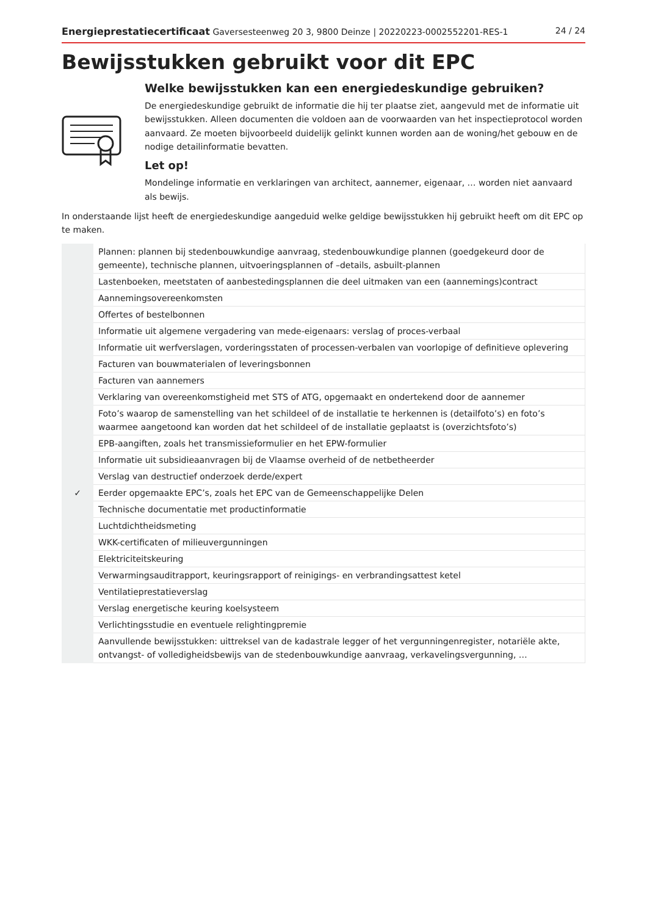Energieprestatiecertificaat Gaversesteenweg 20 3, 9800 Deinze | 20220223-0002552201-RES-1 24 / 24
Bewijsstukken gebruikt voor dit EPC
Welke bewijsstukken kan een energiedeskundige gebruiken?
De energiedeskundige gebruikt de informatie die hij ter plaatse ziet, aangevuld met de informatie uit bewijsstukken. Alleen documenten die voldoen aan de voorwaarden van het inspectieprotocol worden aanvaard. Ze moeten bijvoorbeeld duidelijk gelinkt kunnen worden aan de woning/het gebouw en de nodige detailinformatie bevatten.
Let op!
Mondelinge informatie en verklaringen van architect, aannemer, eigenaar, … worden niet aanvaard als bewijs.
In onderstaande lijst heeft de energiedeskundige aangeduid welke geldige bewijsstukken hij gebruikt heeft om dit EPC op te maken.
| | Plannen: plannen bij stedenbouwkundige aanvraag, stedenbouwkundige plannen (goedgekeurd door de gemeente), technische plannen, uitvoeringsplannen of –details, asbuilt-plannen |
| | Lastenboeken, meetstaten of aanbestedingsplannen die deel uitmaken van een (aannemings)contract |
| | Aannemingsovereenkomsten |
| | Offertes of bestelbonnen |
| | Informatie uit algemene vergadering van mede-eigenaars: verslag of proces-verbaal |
| | Informatie uit werfverslagen, vorderingsstaten of processen-verbalen van voorlopige of definitieve oplevering |
| | Facturen van bouwmaterialen of leveringsbonnen |
| | Facturen van aannemers |
| | Verklaring van overeenkomstigheid met STS of ATG, opgemaakt en ondertekend door de aannemer |
| | Foto’s waarop de samenstelling van het schildeel of de installatie te herkennen is (detailfoto’s) en foto’s waarmee aangetoond kan worden dat het schildeel of de installatie geplaatst is (overzichtsfoto’s) |
| | EPB-aangiften, zoals het transmissieformulier en het EPW-formulier |
| | Informatie uit subsidieaanvragen bij de Vlaamse overheid of de netbetheerder |
| | Verslag van destructief onderzoek derde/expert |
| ✓ | Eerder opgemaakte EPC’s, zoals het EPC van de Gemeenschappelijke Delen |
| | Technische documentatie met productinformatie |
| | Luchtdichtheidsmeting |
| | WKK-certificaten of milieuvergunningen |
| | Elektriciteitskeuring |
| | Verwarmingsauditrapport, keuringsrapport of reinigings- en verbrandingsattest ketel |
| | Ventilatieprestatieverslag |
| | Verslag energetische keuring koelsysteem |
| | Verlichtingsstudie en eventuele relightingpremie |
| | Aanvullende bewijsstukken: uittreksel van de kadastrale legger of het vergunningenregister, notariële akte, ontvangst- of volledigheidsbewijs van de stedenbouwkundige aanvraag, verkavelingsvergunning, … |